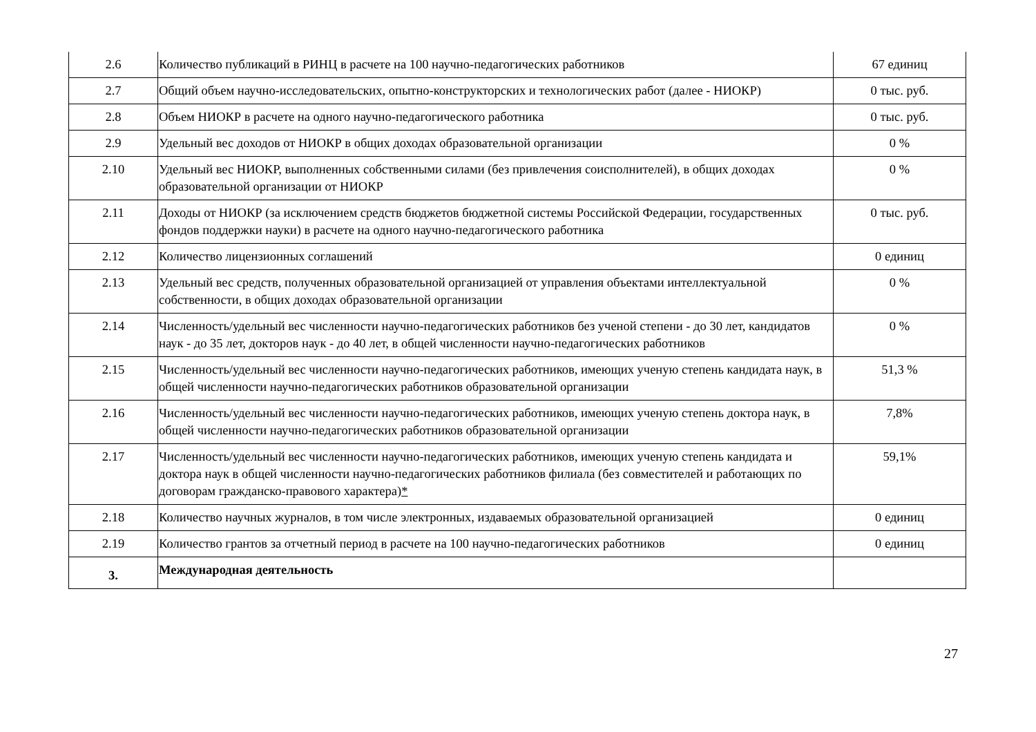| 2.6 | Количество публикаций в РИНЦ в расчете на 100 научно-педагогических работников | 67 единиц |
| 2.7 | Общий объем научно-исследовательских, опытно-конструкторских и технологических работ (далее - НИОКР) | 0 тыс. руб. |
| 2.8 | Объем НИОКР в расчете на одного научно-педагогического работника | 0 тыс. руб. |
| 2.9 | Удельный вес доходов от НИОКР в общих доходах образовательной организации | 0 % |
| 2.10 | Удельный вес НИОКР, выполненных собственными силами (без привлечения соисполнителей), в общих доходах образовательной организации от НИОКР | 0 % |
| 2.11 | Доходы от НИОКР (за исключением средств бюджетов бюджетной системы Российской Федерации, государственных фондов поддержки науки) в расчете на одного научно-педагогического работника | 0 тыс. руб. |
| 2.12 | Количество лицензионных соглашений | 0 единиц |
| 2.13 | Удельный вес средств, полученных образовательной организацией от управления объектами интеллектуальной собственности, в общих доходах образовательной организации | 0 % |
| 2.14 | Численность/удельный вес численности научно-педагогических работников без ученой степени - до 30 лет, кандидатов наук - до 35 лет, докторов наук - до 40 лет, в общей численности научно-педагогических работников | 0 % |
| 2.15 | Численность/удельный вес численности научно-педагогических работников, имеющих ученую степень кандидата наук, в общей численности научно-педагогических работников образовательной организации | 51,3 % |
| 2.16 | Численность/удельный вес численности научно-педагогических работников, имеющих ученую степень доктора наук, в общей численности научно-педагогических работников образовательной организации | 7,8% |
| 2.17 | Численность/удельный вес численности научно-педагогических работников, имеющих ученую степень кандидата и доктора наук в общей численности научно-педагогических работников филиала (без совместителей и работающих по договорам гражданско-правового характера) * | 59,1% |
| 2.18 | Количество научных журналов, в том числе электронных, издаваемых образовательной организацией | 0 единиц |
| 2.19 | Количество грантов за отчетный период в расчете на 100 научно-педагогических работников | 0 единиц |
| 3. | Международная деятельность | |
27